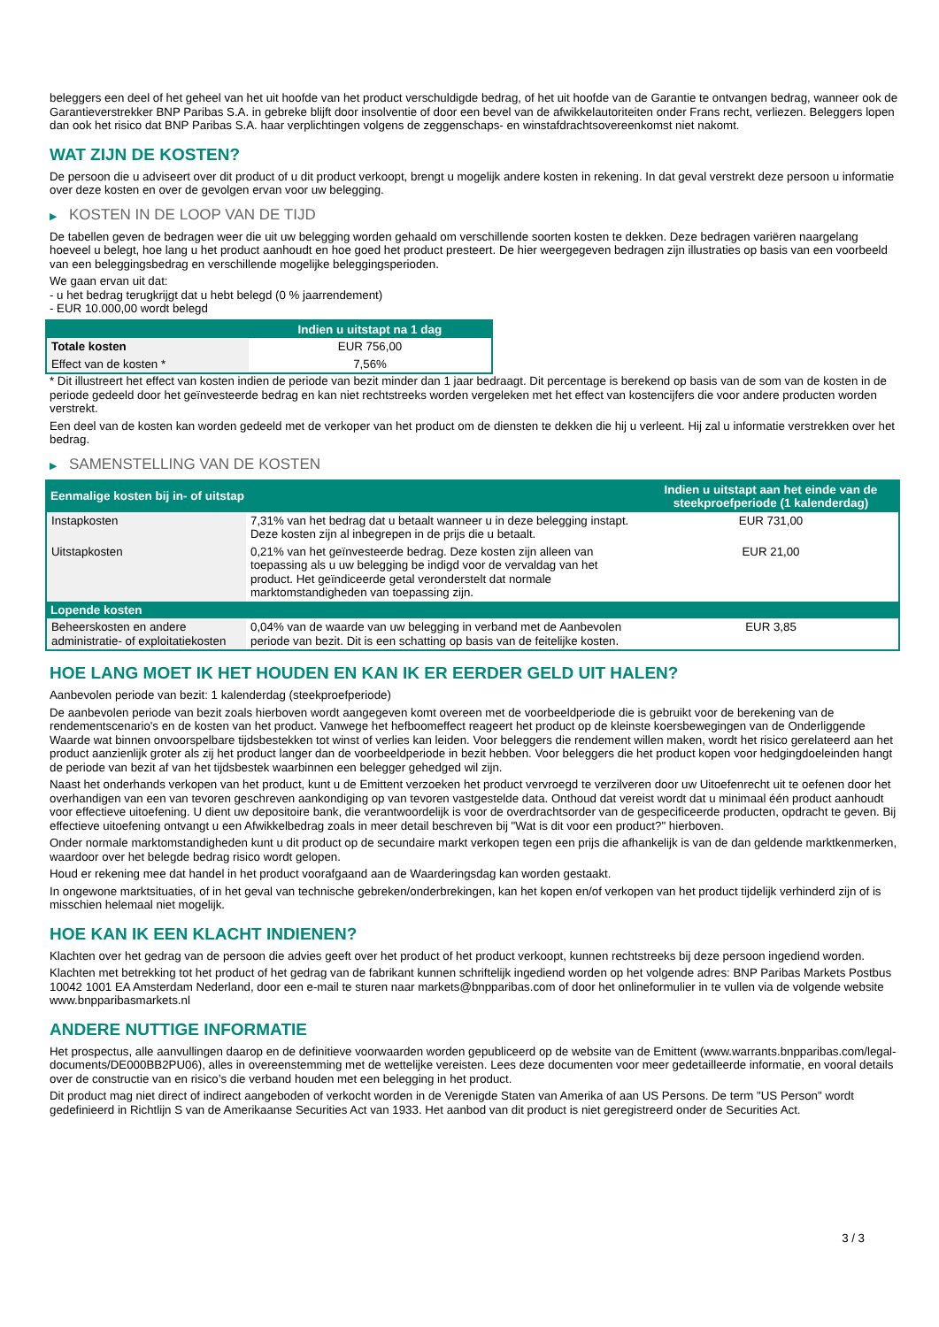beleggers een deel of het geheel van het uit hoofde van het product verschuldigde bedrag, of het uit hoofde van de Garantie te ontvangen bedrag, wanneer ook de Garantieverstrekker BNP Paribas S.A. in gebreke blijft door insolventie of door een bevel van de afwikkelautoriteiten onder Frans recht, verliezen. Beleggers lopen dan ook het risico dat BNP Paribas S.A. haar verplichtingen volgens de zeggenschaps- en winstafdrachtsovereenkomst niet nakomt.
WAT ZIJN DE KOSTEN?
De persoon die u adviseert over dit product of u dit product verkoopt, brengt u mogelijk andere kosten in rekening. In dat geval verstrekt deze persoon u informatie over deze kosten en over de gevolgen ervan voor uw belegging.
▶ KOSTEN IN DE LOOP VAN DE TIJD
De tabellen geven de bedragen weer die uit uw belegging worden gehaald om verschillende soorten kosten te dekken. Deze bedragen variëren naargelang hoeveel u belegt, hoe lang u het product aanhoudt en hoe goed het product presteert. De hier weergegeven bedragen zijn illustraties op basis van een voorbeeld van een beleggingsbedrag en verschillende mogelijke beleggingsperioden.
We gaan ervan uit dat:
- u het bedrag terugkrijgt dat u hebt belegd (0 % jaarrendement)
- EUR 10.000,00 wordt belegd
| | Indien u uitstapt na 1 dag |
| --- | --- |
| Totale kosten | EUR 756,00 |
| Effect van de kosten * | 7,56% |
* Dit illustreert het effect van kosten indien de periode van bezit minder dan 1 jaar bedraagt. Dit percentage is berekend op basis van de som van de kosten in de periode gedeeld door het geïnvesteerde bedrag en kan niet rechtstreeks worden vergeleken met het effect van kostencijfers die voor andere producten worden verstrekt.
Een deel van de kosten kan worden gedeeld met de verkoper van het product om de diensten te dekken die hij u verleent. Hij zal u informatie verstrekken over het bedrag.
▶ SAMENSTELLING VAN DE KOSTEN
| Eenmalige kosten bij in- of uitstap | | Indien u uitstapt aan het einde van de steekproefperiode (1 kalenderdag) |
| --- | --- | --- |
| Instapkosten | 7,31% van het bedrag dat u betaalt wanneer u in deze belegging instapt. Deze kosten zijn al inbegrepen in de prijs die u betaalt. | EUR 731,00 |
| Uitstapkosten | 0,21% van het geïnvesteerde bedrag. Deze kosten zijn alleen van toepassing als u uw belegging be indigd voor de vervaldag van het product. Het geïndiceerde getal veronderstelt dat normale marktomstandigheden van toepassing zijn. | EUR 21,00 |
| Lopende kosten | | |
| Beheerskosten en andere administratie- of exploitatiekosten | 0,04% van de waarde van uw belegging in verband met de Aanbevolen periode van bezit. Dit is een schatting op basis van de feitelijke kosten. | EUR 3,85 |
HOE LANG MOET IK HET HOUDEN EN KAN IK ER EERDER GELD UIT HALEN?
Aanbevolen periode van bezit: 1 kalenderdag (steekproefperiode)
De aanbevolen periode van bezit zoals hierboven wordt aangegeven komt overeen met de voorbeeldperiode die is gebruikt voor de berekening van de rendementscenario's en de kosten van het product. Vanwege het hefboomeffect reageert het product op de kleinste koersbewegingen van de Onderliggende Waarde wat binnen onvoorspelbare tijdsbestekken tot winst of verlies kan leiden. Voor beleggers die rendement willen maken, wordt het risico gerelateerd aan het product aanzienlijk groter als zij het product langer dan de voorbeeldperiode in bezit hebben. Voor beleggers die het product kopen voor hedgingdoeleinden hangt de periode van bezit af van het tijdsbestek waarbinnen een belegger gehedged wil zijn.
Naast het onderhands verkopen van het product, kunt u de Emittent verzoeken het product vervroegd te verzilveren door uw Uitoefenrecht uit te oefenen door het overhandigen van een van tevoren geschreven aankondiging op van tevoren vastgestelde data. Onthoud dat vereist wordt dat u minimaal één product aanhoudt voor effectieve uitoefening. U dient uw depositoire bank, die verantwoordelijk is voor de overdrachtsorder van de gespecificeerde producten, opdracht te geven. Bij effectieve uitoefening ontvangt u een Afwikkelbedrag zoals in meer detail beschreven bij "Wat is dit voor een product?" hierboven.
Onder normale marktomstandigheden kunt u dit product op de secundaire markt verkopen tegen een prijs die afhankelijk is van de dan geldende marktkenmerken, waardoor over het belegde bedrag risico wordt gelopen.
Houd er rekening mee dat handel in het product voorafgaand aan de Waarderingsdag kan worden gestaakt.
In ongewone marktsituaties, of in het geval van technische gebreken/onderbrekingen, kan het kopen en/of verkopen van het product tijdelijk verhinderd zijn of is misschien helemaal niet mogelijk.
HOE KAN IK EEN KLACHT INDIENEN?
Klachten over het gedrag van de persoon die advies geeft over het product of het product verkoopt, kunnen rechtstreeks bij deze persoon ingediend worden.
Klachten met betrekking tot het product of het gedrag van de fabrikant kunnen schriftelijk ingediend worden op het volgende adres: BNP Paribas Markets Postbus 10042 1001 EA Amsterdam Nederland, door een e-mail te sturen naar markets@bnpparibas.com of door het onlineformulier in te vullen via de volgende website www.bnpparibasmarkets.nl
ANDERE NUTTIGE INFORMATIE
Het prospectus, alle aanvullingen daarop en de definitieve voorwaarden worden gepubliceerd op de website van de Emittent (www.warrants.bnpparibas.com/legal-documents/DE000BB2PU06), alles in overeenstemming met de wettelijke vereisten. Lees deze documenten voor meer gedetailleerde informatie, en vooral details over de constructie van en risico’s die verband houden met een belegging in het product.
Dit product mag niet direct of indirect aangeboden of verkocht worden in de Verenigde Staten van Amerika of aan US Persons. De term "US Person" wordt gedefinieerd in Richtlijn S van de Amerikaanse Securities Act van 1933. Het aanbod van dit product is niet geregistreerd onder de Securities Act.
3 / 3